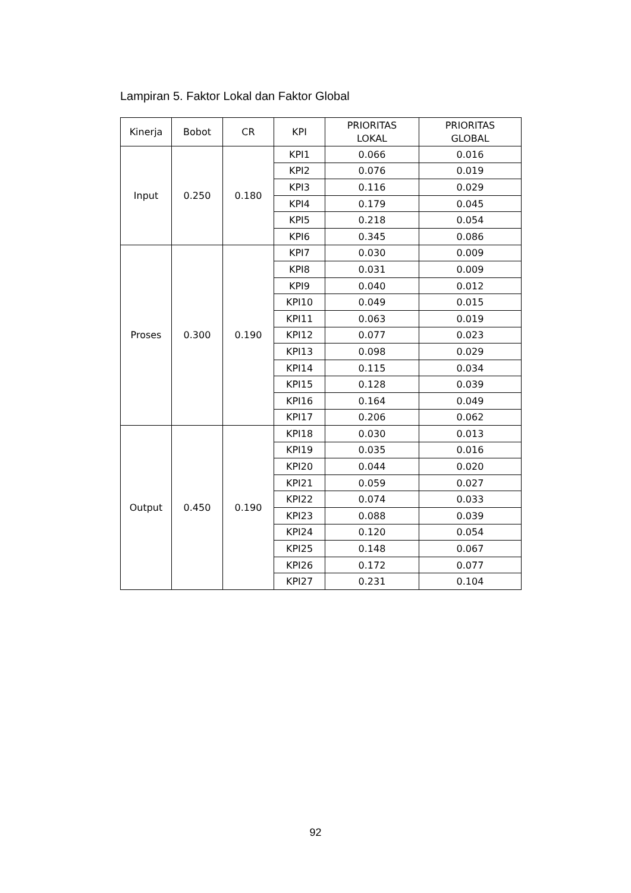Lampiran 5. Faktor Lokal dan Faktor Global
| Kinerja | Bobot | CR | KPI | PRIORITAS LOKAL | PRIORITAS GLOBAL |
| --- | --- | --- | --- | --- | --- |
| Input | 0.250 | 0.180 | KPI1 | 0.066 | 0.016 |
| | | | KPI2 | 0.076 | 0.019 |
| | | | KPI3 | 0.116 | 0.029 |
| | | | KPI4 | 0.179 | 0.045 |
| | | | KPI5 | 0.218 | 0.054 |
| | | | KPI6 | 0.345 | 0.086 |
| Proses | 0.300 | 0.190 | KPI7 | 0.030 | 0.009 |
| | | | KPI8 | 0.031 | 0.009 |
| | | | KPI9 | 0.040 | 0.012 |
| | | | KPI10 | 0.049 | 0.015 |
| | | | KPI11 | 0.063 | 0.019 |
| | | | KPI12 | 0.077 | 0.023 |
| | | | KPI13 | 0.098 | 0.029 |
| | | | KPI14 | 0.115 | 0.034 |
| | | | KPI15 | 0.128 | 0.039 |
| | | | KPI16 | 0.164 | 0.049 |
| | | | KPI17 | 0.206 | 0.062 |
| Output | 0.450 | 0.190 | KPI18 | 0.030 | 0.013 |
| | | | KPI19 | 0.035 | 0.016 |
| | | | KPI20 | 0.044 | 0.020 |
| | | | KPI21 | 0.059 | 0.027 |
| | | | KPI22 | 0.074 | 0.033 |
| | | | KPI23 | 0.088 | 0.039 |
| | | | KPI24 | 0.120 | 0.054 |
| | | | KPI25 | 0.148 | 0.067 |
| | | | KPI26 | 0.172 | 0.077 |
| | | | KPI27 | 0.231 | 0.104 |
92